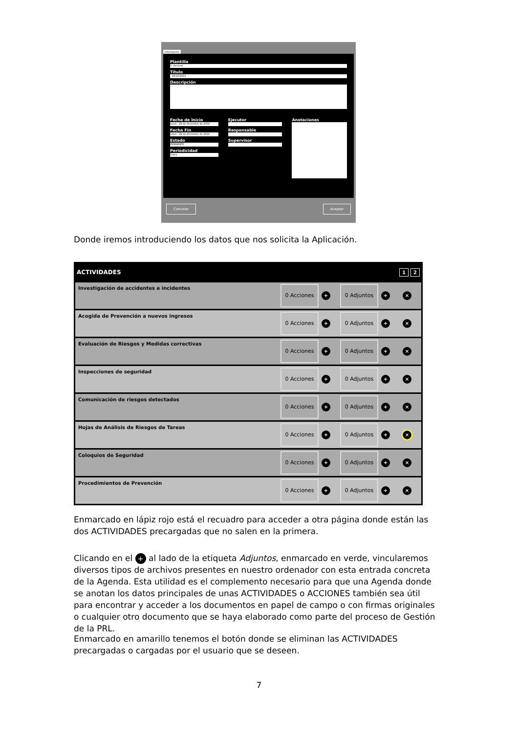Información
Plantilla
0- General
Título
- 29/12/2014
Descripción
Fecha de Inicio
lunes , 29 de diciembre de 2014
Fecha Fin
lunes , 29 de diciembre de 2014
Estado
PENDIENTE
Periodicidad
Única
Ejecutor
Responsable
Supervisor
Anotaciones
Cancelar Aceptar
Donde iremos introduciendo los datos que nos solicita la Aplicación.
ACTIVIDADES 1 2
Investigación de accidentes e incidentes 0 Acciones + 0 Adjuntos + ×
Acogida de Prevención a nuevos ingresos 0 Acciones + 0 Adjuntos + ×
Evaluación de Riesgos y Medidas correctivas 0 Acciones + 0 Adjuntos + ×
Inspecciones de seguridad 0 Acciones + 0 Adjuntos + ×
Comunicación de riesgos detectados 0 Acciones + 0 Adjuntos + ×
Hojas de Análisis de Riesgos de Tareas 0 Acciones + 0 Adjuntos + ×
Coloquios de Seguridad 0 Acciones + 0 Adjuntos + ×
Procedimientos de Prevención 0 Acciones + 0 Adjuntos + ×
Enmarcado en lápiz rojo está el recuadro para acceder a otra página donde están las dos ACTIVIDADES precargadas que no salen en la primera.
Clicando en el + al lado de la etiqueta Adjuntos, enmarcado en verde, vincularemos diversos tipos de archivos presentes en nuestro ordenador con esta entrada concreta de la Agenda. Esta utilidad es el complemento necesario para que una Agenda donde se anotan los datos principales de unas ACTIVIDADES o ACCIONES también sea útil para encontrar y acceder a los documentos en papel de campo o con firmas originales o cualquier otro documento que se haya elaborado como parte del proceso de Gestión de la PRL.
Enmarcado en amarillo tenemos el botón donde se eliminan las ACTIVIDADES precargadas o cargadas por el usuario que se deseen.
7